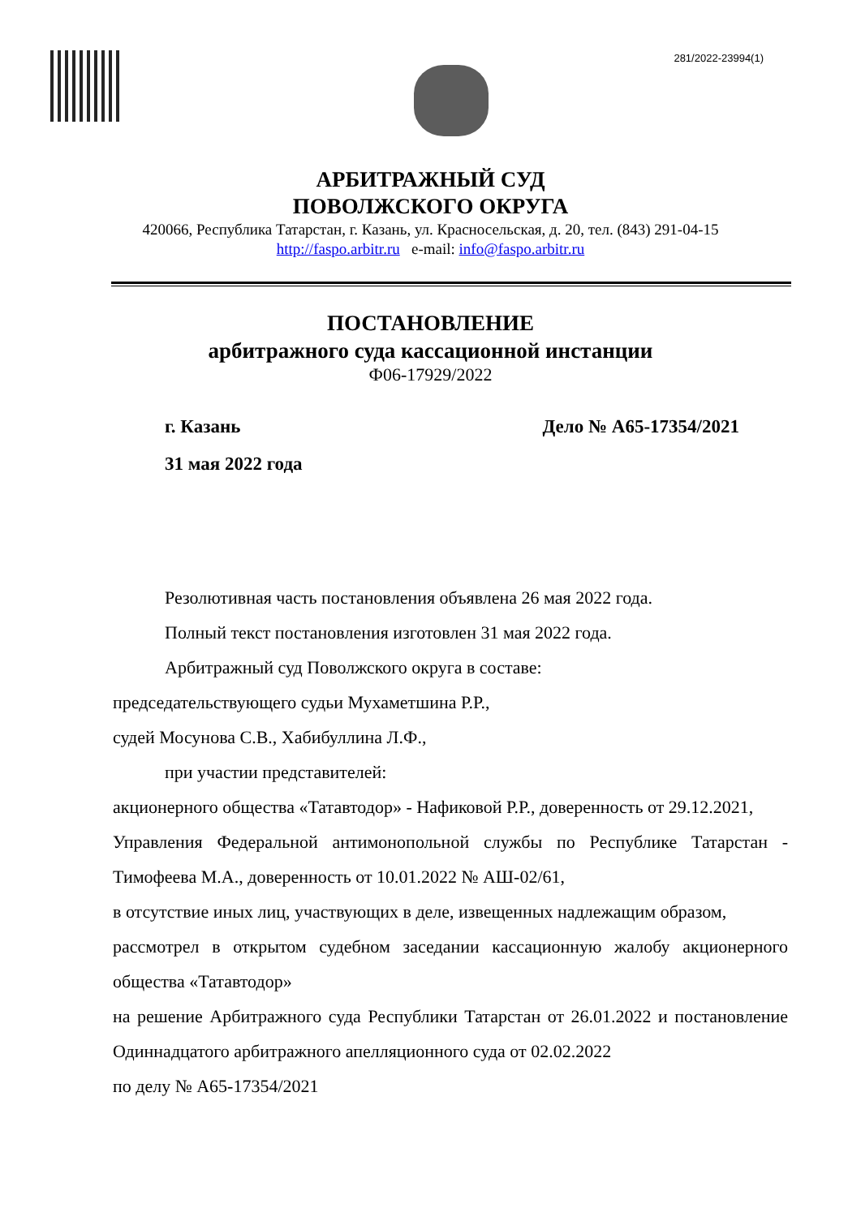281/2022-23994(1)
АРБИТРАЖНЫЙ СУД
ПОВОЛЖСКОГО ОКРУГА
420066, Республика Татарстан, г. Казань, ул. Красносельская, д. 20, тел. (843) 291-04-15
http://faspo.arbitr.ru e-mail: info@faspo.arbitr.ru
ПОСТАНОВЛЕНИЕ
арбитражного суда кассационной инстанции
Ф06-17929/2022
г. Казань Дело № А65-17354/2021
31 мая 2022 года
Резолютивная часть постановления объявлена 26 мая 2022 года.
Полный текст постановления изготовлен 31 мая 2022 года.
Арбитражный суд Поволжского округа в составе:
председательствующего судьи Мухаметшина Р.Р.,
судей Мосунова С.В., Хабибуллина Л.Ф.,
при участии представителей:
акционерного общества «Татавтодор» - Нафиковой Р.Р., доверенность от 29.12.2021,
Управления Федеральной антимонопольной службы по Республике Татарстан - Тимофеева М.А., доверенность от 10.01.2022 № АШ-02/61,
в отсутствие иных лиц, участвующих в деле, извещенных надлежащим образом,
рассмотрел в открытом судебном заседании кассационную жалобу акционерного общества «Татавтодор»
на решение Арбитражного суда Республики Татарстан от 26.01.2022 и постановление Одиннадцатого арбитражного апелляционного суда от 02.02.2022
по делу № А65-17354/2021